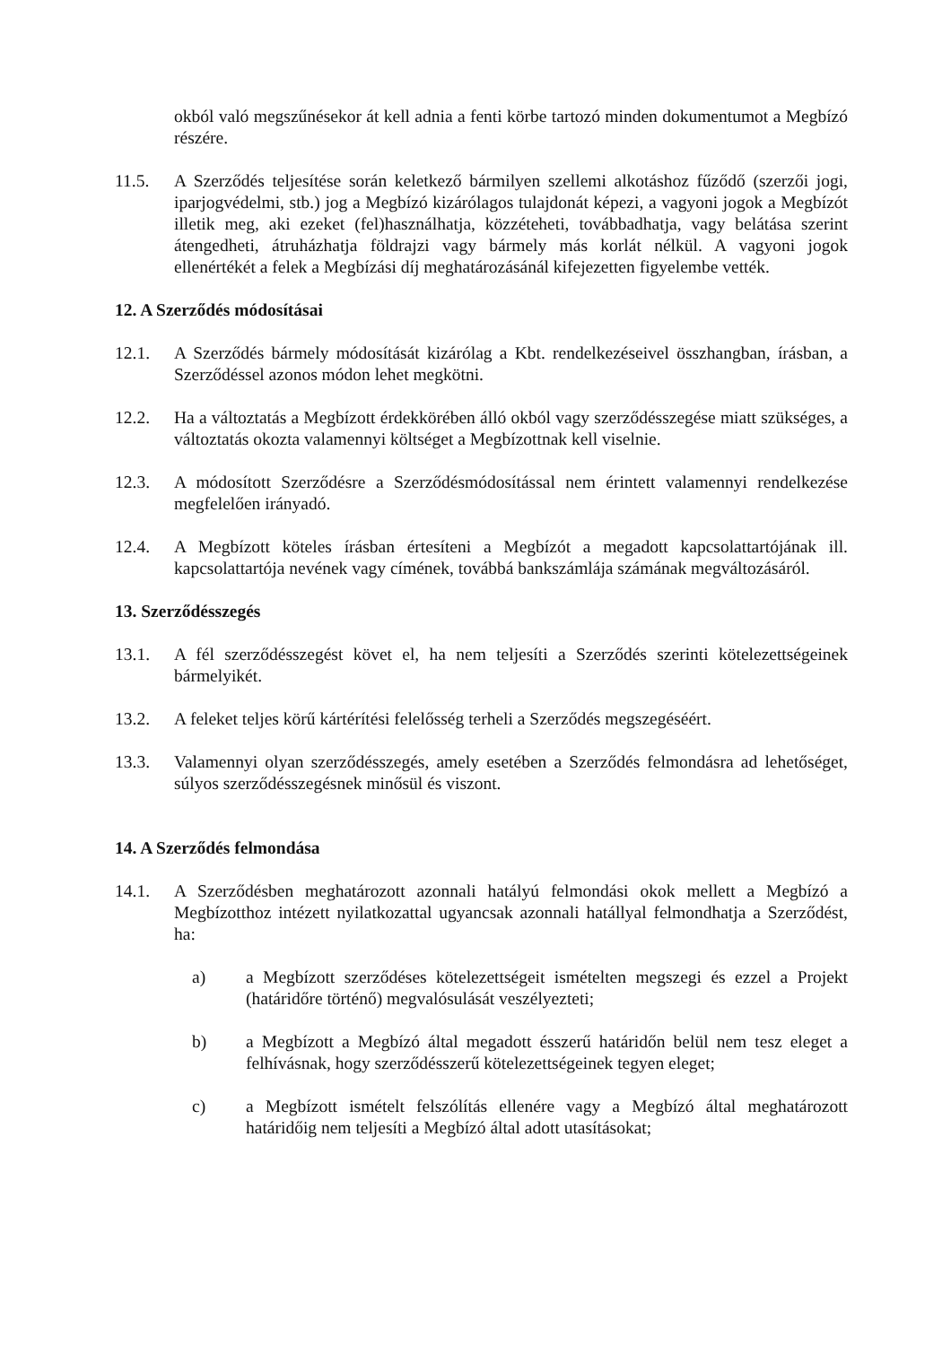okból való megszűnésekor át kell adnia a fenti körbe tartozó minden dokumentumot a Megbízó részére.
11.5. A Szerződés teljesítése során keletkező bármilyen szellemi alkotáshoz fűződő (szerzői jogi, iparjogvédelmi, stb.) jog a Megbízó kizárólagos tulajdonát képezi, a vagyoni jogok a Megbízót illetik meg, aki ezeket (fel)használhatja, közzéteheti, továbbadhatja, vagy belátása szerint átengedheti, átruházhatja földrajzi vagy bármely más korlát nélkül. A vagyoni jogok ellenértékét a felek a Megbízási díj meghatározásánál kifejezetten figyelembe vették.
12. A Szerződés módosításai
12.1. A Szerződés bármely módosítását kizárólag a Kbt. rendelkezéseivel összhangban, írásban, a Szerződéssel azonos módon lehet megkötni.
12.2. Ha a változtatás a Megbízott érdekkörében álló okból vagy szerződésszegése miatt szükséges, a változtatás okozta valamennyi költséget a Megbízottnak kell viselnie.
12.3. A módosított Szerződésre a Szerződésmódosítással nem érintett valamennyi rendelkezése megfelelően irányadó.
12.4. A Megbízott köteles írásban értesíteni a Megbízót a megadott kapcsolattartójának ill. kapcsolattartója nevének vagy címének, továbbá bankszámlája számának megváltozásáról.
13. Szerződésszegés
13.1. A fél szerződésszegést követ el, ha nem teljesíti a Szerződés szerinti kötelezettségeinek bármelyikét.
13.2. A feleket teljes körű kártérítési felelősség terheli a Szerződés megszegéséért.
13.3. Valamennyi olyan szerződésszegés, amely esetében a Szerződés felmondásra ad lehetőséget, súlyos szerződésszegésnek minősül és viszont.
14. A Szerződés felmondása
14.1. A Szerződésben meghatározott azonnali hatályú felmondási okok mellett a Megbízó a Megbízotthoz intézett nyilatkozattal ugyancsak azonnali hatállyal felmondhatja a Szerződést, ha:
a) a Megbízott szerződéses kötelezettségeit ismételten megszegi és ezzel a Projekt (határidőre történő) megvalósulását veszélyezteti;
b) a Megbízott a Megbízó által megadott ésszerű határidőn belül nem tesz eleget a felhívásnak, hogy szerződésszerű kötelezettségeinek tegyen eleget;
c) a Megbízott ismételt felszólítás ellenére vagy a Megbízó által meghatározott határidőig nem teljesíti a Megbízó által adott utasításokat;